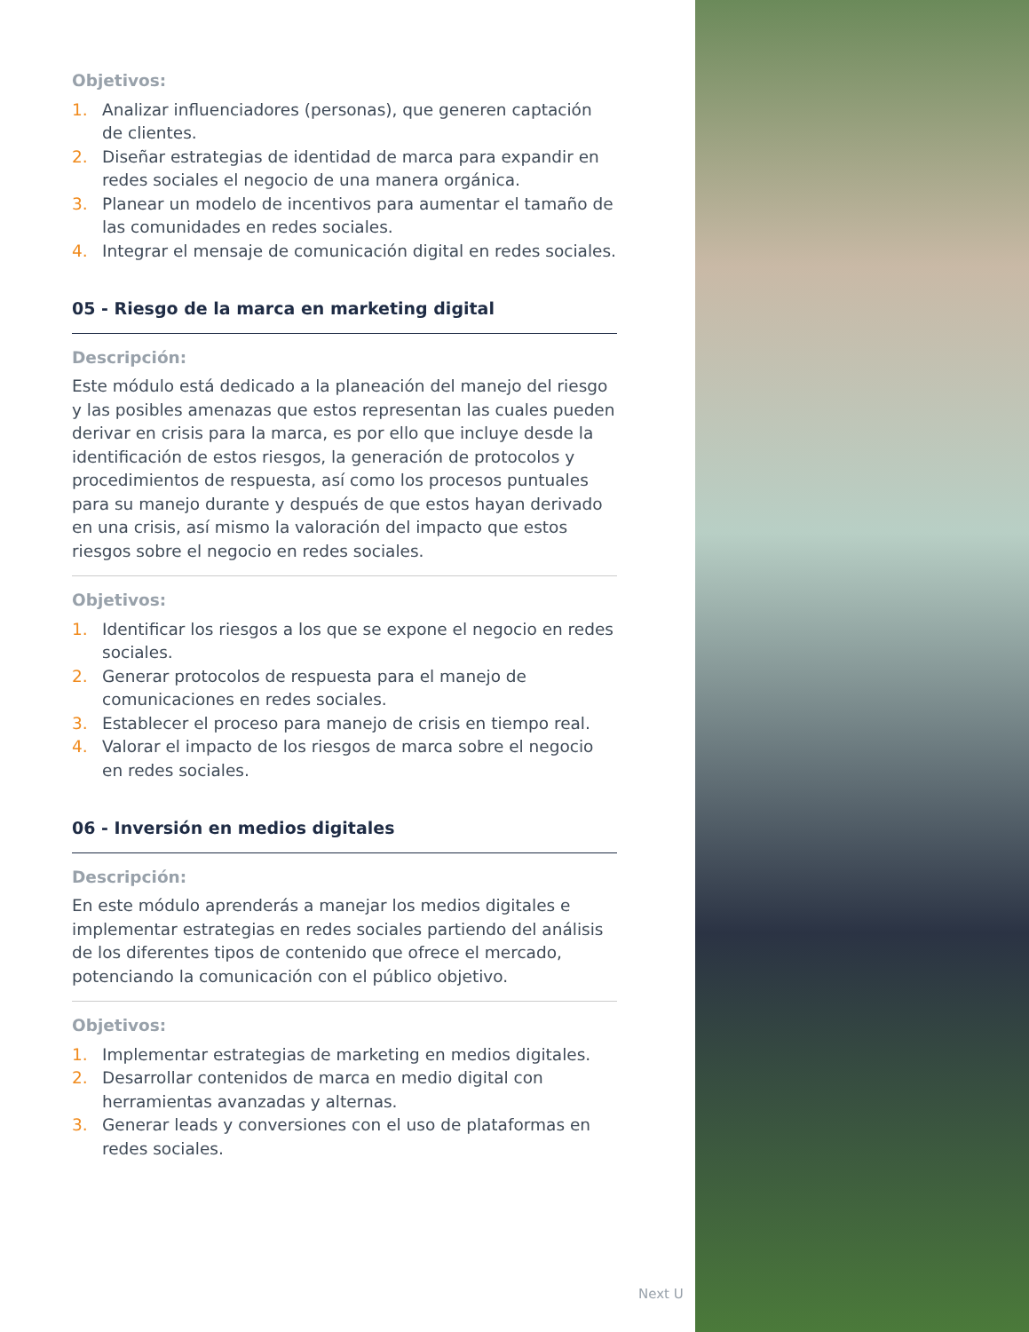Objetivos:
1. Analizar influenciadores (personas), que generen captación de clientes.
2. Diseñar estrategias de identidad de marca para expandir en redes sociales el negocio de una manera orgánica.
3. Planear un modelo de incentivos para aumentar el tamaño de las comunidades en redes sociales.
4. Integrar el mensaje de comunicación digital en redes sociales.
05 - Riesgo de la marca en marketing digital
Descripción:
Este módulo está dedicado a la planeación del manejo del riesgo y las posibles amenazas que estos representan las cuales pueden derivar en crisis para la marca, es por ello que incluye desde la identificación de estos riesgos, la generación de protocolos y procedimientos de respuesta, así como los procesos puntuales para su manejo durante y después de que estos hayan derivado en una crisis, así mismo la valoración del impacto que estos riesgos sobre el negocio en redes sociales.
Objetivos:
1. Identificar los riesgos a los que se expone el negocio en redes sociales.
2. Generar protocolos de respuesta para el manejo de comunicaciones en redes sociales.
3. Establecer el proceso para manejo de crisis en tiempo real.
4. Valorar el impacto de los riesgos de marca sobre el negocio en redes sociales.
06 - Inversión en medios digitales
Descripción:
En este módulo aprenderás a manejar los medios digitales e implementar estrategias en redes sociales partiendo del análisis de los diferentes tipos de contenido que ofrece el mercado, potenciando la comunicación con el público objetivo.
Objetivos:
1. Implementar estrategias de marketing en medios digitales.
2. Desarrollar contenidos de marca en medio digital con herramientas avanzadas y alternas.
3. Generar leads y conversiones con el uso de plataformas en redes sociales.
Next U